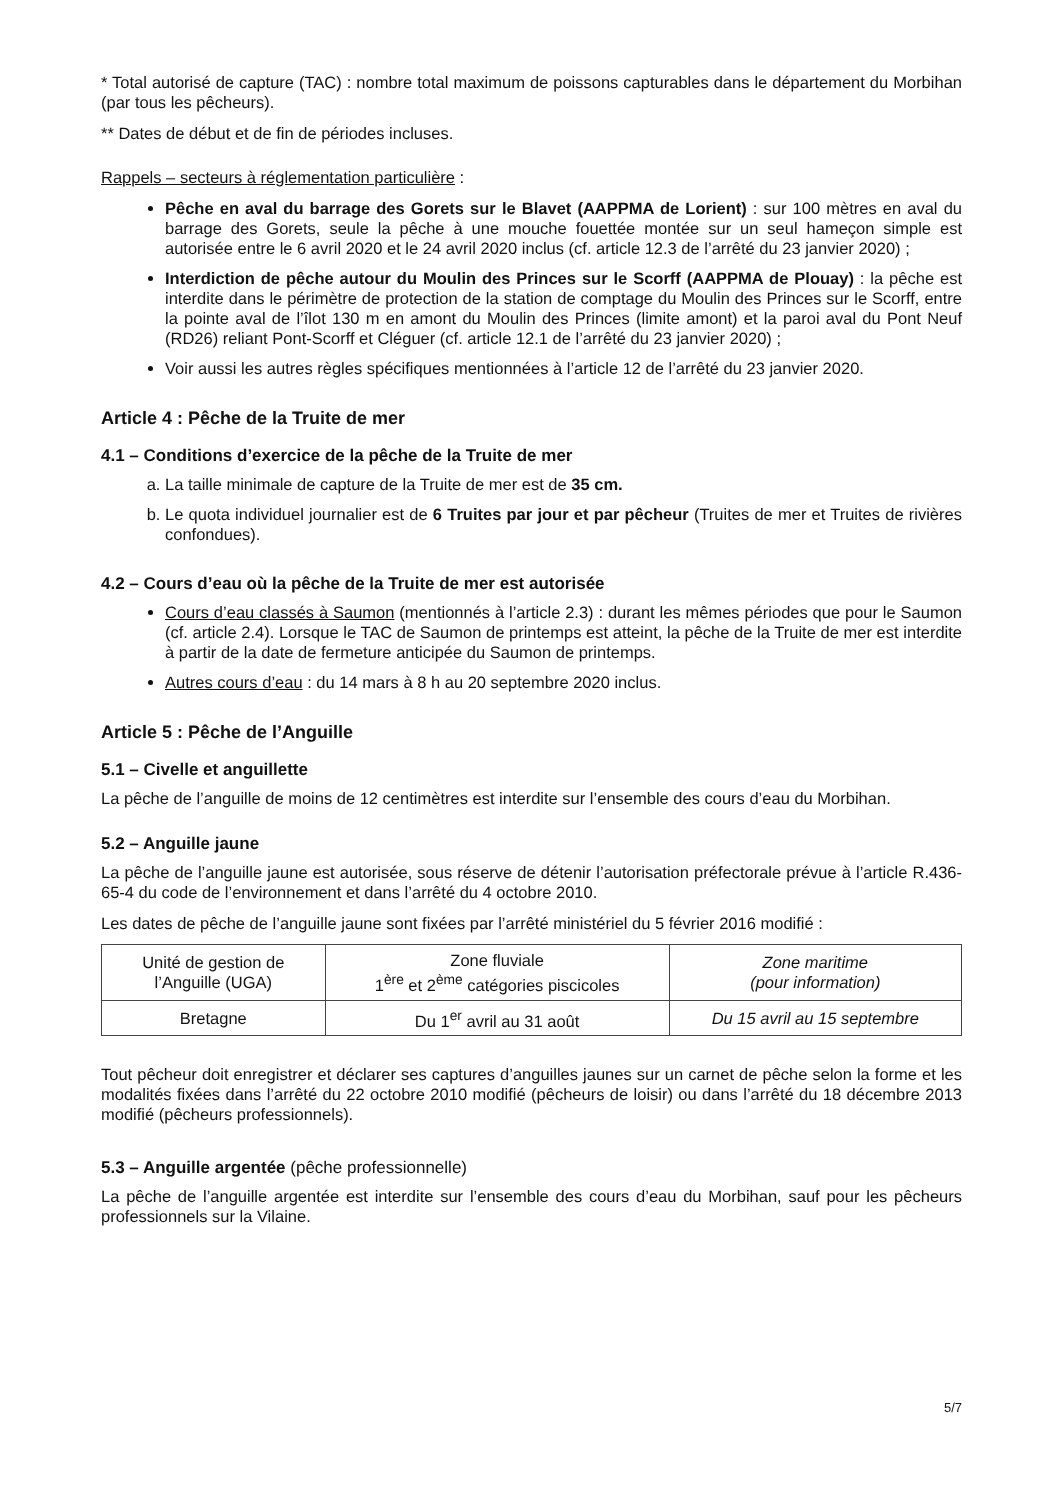* Total autorisé de capture (TAC) : nombre total maximum de poissons capturables dans le département du Morbihan (par tous les pêcheurs).
** Dates de début et de fin de périodes incluses.
Rappels – secteurs à réglementation particulière :
Pêche en aval du barrage des Gorets sur le Blavet (AAPPMA de Lorient) : sur 100 mètres en aval du barrage des Gorets, seule la pêche à une mouche fouettée montée sur un seul hameçon simple est autorisée entre le 6 avril 2020 et le 24 avril 2020 inclus (cf. article 12.3 de l’arrêté du 23 janvier 2020) ;
Interdiction de pêche autour du Moulin des Princes sur le Scorff (AAPPMA de Plouay) : la pêche est interdite dans le périmètre de protection de la station de comptage du Moulin des Princes sur le Scorff, entre la pointe aval de l’îlot 130 m en amont du Moulin des Princes (limite amont) et la paroi aval du Pont Neuf (RD26) reliant Pont-Scorff et Cléguer (cf. article 12.1 de l’arrêté du 23 janvier 2020) ;
Voir aussi les autres règles spécifiques mentionnées à l’article 12 de l’arrêté du 23 janvier 2020.
Article 4 : Pêche de la Truite de mer
4.1 – Conditions d’exercice de la pêche de la Truite de mer
a. La taille minimale de capture de la Truite de mer est de 35 cm.
b. Le quota individuel journalier est de 6 Truites par jour et par pêcheur (Truites de mer et Truites de rivières confondues).
4.2 – Cours d’eau où la pêche de la Truite de mer est autorisée
Cours d’eau classés à Saumon (mentionnés à l’article 2.3) : durant les mêmes périodes que pour le Saumon (cf. article 2.4). Lorsque le TAC de Saumon de printemps est atteint, la pêche de la Truite de mer est interdite à partir de la date de fermeture anticipée du Saumon de printemps.
Autres cours d’eau : du 14 mars à 8 h au 20 septembre 2020 inclus.
Article 5 : Pêche de l’Anguille
5.1 – Civelle et anguillette
La pêche de l’anguille de moins de 12 centimètres est interdite sur l’ensemble des cours d’eau du Morbihan.
5.2 – Anguille jaune
La pêche de l’anguille jaune est autorisée, sous réserve de détenir l’autorisation préfectorale prévue à l’article R.436-65-4 du code de l’environnement et dans l’arrêté du 4 octobre 2010.
Les dates de pêche de l’anguille jaune sont fixées par l’arrêté ministériel du 5 février 2016 modifié :
| Unité de gestion de l’Anguille (UGA) | Zone fluviale 1<sup>ère</sup> et 2<sup>ème</sup> catégories piscicoles | Zone maritime (pour information) |
| Bretagne | Du 1<sup>er</sup> avril au 31 août | Du 15 avril au 15 septembre |
Tout pêcheur doit enregistrer et déclarer ses captures d’anguilles jaunes sur un carnet de pêche selon la forme et les modalités fixées dans l’arrêté du 22 octobre 2010 modifié (pêcheurs de loisir) ou dans l’arrêté du 18 décembre 2013 modifié (pêcheurs professionnels).
5.3 – Anguille argentée (pêche professionnelle)
La pêche de l’anguille argentée est interdite sur l’ensemble des cours d’eau du Morbihan, sauf pour les pêcheurs professionnels sur la Vilaine.
5/7